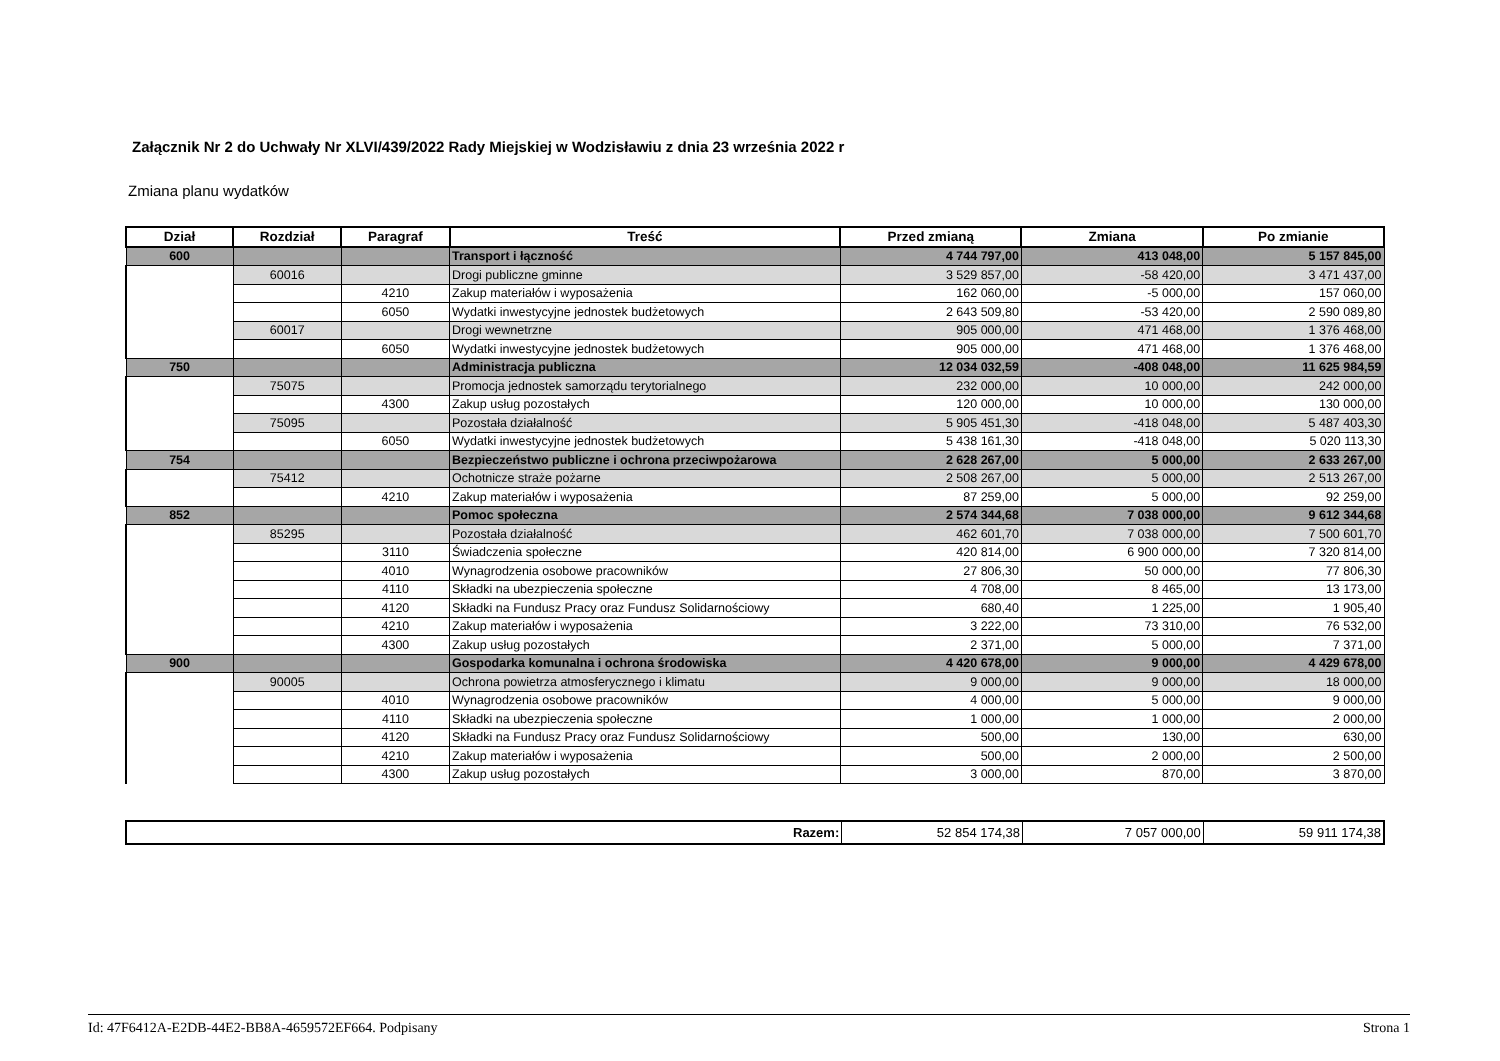Załącznik Nr 2 do Uchwały Nr XLVI/439/2022 Rady Miejskiej w Wodzisławiu z dnia 23 września 2022 r
Zmiana planu wydatków
| Dział | Rozdział | Paragraf | Treść | Przed zmianą | Zmiana | Po zmianie |
| --- | --- | --- | --- | --- | --- | --- |
| 600 | | | Transport i łączność | 4 744 797,00 | 413 048,00 | 5 157 845,00 |
| | 60016 | | Drogi publiczne gminne | 3 529 857,00 | -58 420,00 | 3 471 437,00 |
| | | 4210 | Zakup materiałów i wyposażenia | 162 060,00 | -5 000,00 | 157 060,00 |
| | | 6050 | Wydatki inwestycyjne jednostek budżetowych | 2 643 509,80 | -53 420,00 | 2 590 089,80 |
| | 60017 | | Drogi wewnetrzne | 905 000,00 | 471 468,00 | 1 376 468,00 |
| | | 6050 | Wydatki inwestycyjne jednostek budżetowych | 905 000,00 | 471 468,00 | 1 376 468,00 |
| 750 | | | Administracja publiczna | 12 034 032,59 | -408 048,00 | 11 625 984,59 |
| | 75075 | | Promocja jednostek samorządu terytorialnego | 232 000,00 | 10 000,00 | 242 000,00 |
| | | 4300 | Zakup usług pozostałych | 120 000,00 | 10 000,00 | 130 000,00 |
| | 75095 | | Pozostała działalność | 5 905 451,30 | -418 048,00 | 5 487 403,30 |
| | | 6050 | Wydatki inwestycyjne jednostek budżetowych | 5 438 161,30 | -418 048,00 | 5 020 113,30 |
| 754 | | | Bezpieczeństwo publiczne i ochrona przeciwpożarowa | 2 628 267,00 | 5 000,00 | 2 633 267,00 |
| | 75412 | | Ochotnicze straże pożarne | 2 508 267,00 | 5 000,00 | 2 513 267,00 |
| | | 4210 | Zakup materiałów i wyposażenia | 87 259,00 | 5 000,00 | 92 259,00 |
| 852 | | | Pomoc społeczna | 2 574 344,68 | 7 038 000,00 | 9 612 344,68 |
| | 85295 | | Pozostała działalność | 462 601,70 | 7 038 000,00 | 7 500 601,70 |
| | | 3110 | Świadczenia społeczne | 420 814,00 | 6 900 000,00 | 7 320 814,00 |
| | | 4010 | Wynagrodzenia osobowe pracowników | 27 806,30 | 50 000,00 | 77 806,30 |
| | | 4110 | Składki na ubezpieczenia społeczne | 4 708,00 | 8 465,00 | 13 173,00 |
| | | 4120 | Składki na Fundusz Pracy oraz Fundusz Solidarnościowy | 680,40 | 1 225,00 | 1 905,40 |
| | | 4210 | Zakup materiałów i wyposażenia | 3 222,00 | 73 310,00 | 76 532,00 |
| | | 4300 | Zakup usług pozostałych | 2 371,00 | 5 000,00 | 7 371,00 |
| 900 | | | Gospodarka komunalna i ochrona środowiska | 4 420 678,00 | 9 000,00 | 4 429 678,00 |
| | 90005 | | Ochrona powietrza atmosferycznego i klimatu | 9 000,00 | 9 000,00 | 18 000,00 |
| | | 4010 | Wynagrodzenia osobowe pracowników | 4 000,00 | 5 000,00 | 9 000,00 |
| | | 4110 | Składki na ubezpieczenia społeczne | 1 000,00 | 1 000,00 | 2 000,00 |
| | | 4120 | Składki na Fundusz Pracy oraz Fundusz Solidarnościowy | 500,00 | 130,00 | 630,00 |
| | | 4210 | Zakup materiałów i wyposażenia | 500,00 | 2 000,00 | 2 500,00 |
| | | 4300 | Zakup usług pozostałych | 3 000,00 | 870,00 | 3 870,00 |
| Razem: | 52 854 174,38 | 7 057 000,00 | 59 911 174,38 |
Id: 47F6412A-E2DB-44E2-BB8A-4659572EF664. Podpisany Strona 1